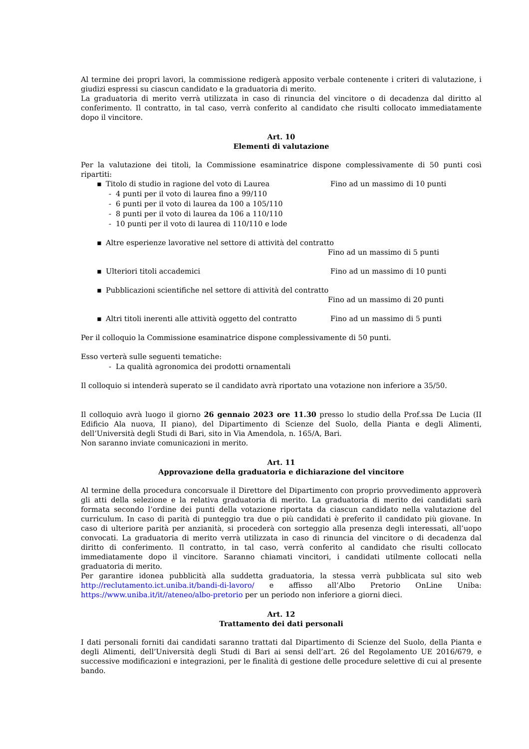Al termine dei propri lavori, la commissione redigerà apposito verbale contenente i criteri di valutazione, i giudizi espressi su ciascun candidato e la graduatoria di merito.
La graduatoria di merito verrà utilizzata in caso di rinuncia del vincitore o di decadenza dal diritto al conferimento. Il contratto, in tal caso, verrà conferito al candidato che risulti collocato immediatamente dopo il vincitore.
Art. 10
Elementi di valutazione
Per la valutazione dei titoli, la Commissione esaminatrice dispone complessivamente di 50 punti così ripartiti:
▪ Titolo di studio in ragione del voto di Laurea Fino ad un massimo di 10 punti
- 4 punti per il voto di laurea fino a 99/110
- 6 punti per il voto di laurea da 100 a 105/110
- 8 punti per il voto di laurea da 106 a 110/110
- 10 punti per il voto di laurea di 110/110 e lode
▪ Altre esperienze lavorative nel settore di attività del contratto
Fino ad un massimo di 5 punti
▪ Ulteriori titoli accademici Fino ad un massimo di 10 punti
▪ Pubblicazioni scientifiche nel settore di attività del contratto
Fino ad un massimo di 20 punti
▪ Altri titoli inerenti alle attività oggetto del contratto Fino ad un massimo di 5 punti
Per il colloquio la Commissione esaminatrice dispone complessivamente di 50 punti.
Esso verterà sulle seguenti tematiche:
- La qualità agronomica dei prodotti ornamentali
Il colloquio si intenderà superato se il candidato avrà riportato una votazione non inferiore a 35/50.
Il colloquio avrà luogo il giorno 26 gennaio 2023 ore 11.30 presso lo studio della Prof.ssa De Lucia (II Edificio Ala nuova, II piano), del Dipartimento di Scienze del Suolo, della Pianta e degli Alimenti, dell’Università degli Studi di Bari, sito in Via Amendola, n. 165/A, Bari.
Non saranno inviate comunicazioni in merito.
Art. 11
Approvazione della graduatoria e dichiarazione del vincitore
Al termine della procedura concorsuale il Direttore del Dipartimento con proprio provvedimento approverà gli atti della selezione e la relativa graduatoria di merito. La graduatoria di merito dei candidati sarà formata secondo l’ordine dei punti della votazione riportata da ciascun candidato nella valutazione del curriculum. In caso di parità di punteggio tra due o più candidati è preferito il candidato più giovane. In caso di ulteriore parità per anzianità, si procederà con sorteggio alla presenza degli interessati, all’uopo convocati. La graduatoria di merito verrà utilizzata in caso di rinuncia del vincitore o di decadenza dal diritto di conferimento. Il contratto, in tal caso, verrà conferito al candidato che risulti collocato immediatamente dopo il vincitore. Saranno chiamati vincitori, i candidati utilmente collocati nella graduatoria di merito.
Per garantire idonea pubblicità alla suddetta graduatoria, la stessa verrà pubblicata sul sito web http://reclutamento.ict.uniba.it/bandi-di-lavoro/ e affisso all’Albo Pretorio OnLine Uniba: https://www.uniba.it/it//ateneo/albo-pretorio per un periodo non inferiore a giorni dieci.
Art. 12
Trattamento dei dati personali
I dati personali forniti dai candidati saranno trattati dal Dipartimento di Scienze del Suolo, della Pianta e degli Alimenti, dell’Università degli Studi di Bari ai sensi dell’art. 26 del Regolamento UE 2016/679, e successive modificazioni e integrazioni, per le finalità di gestione delle procedure selettive di cui al presente bando.